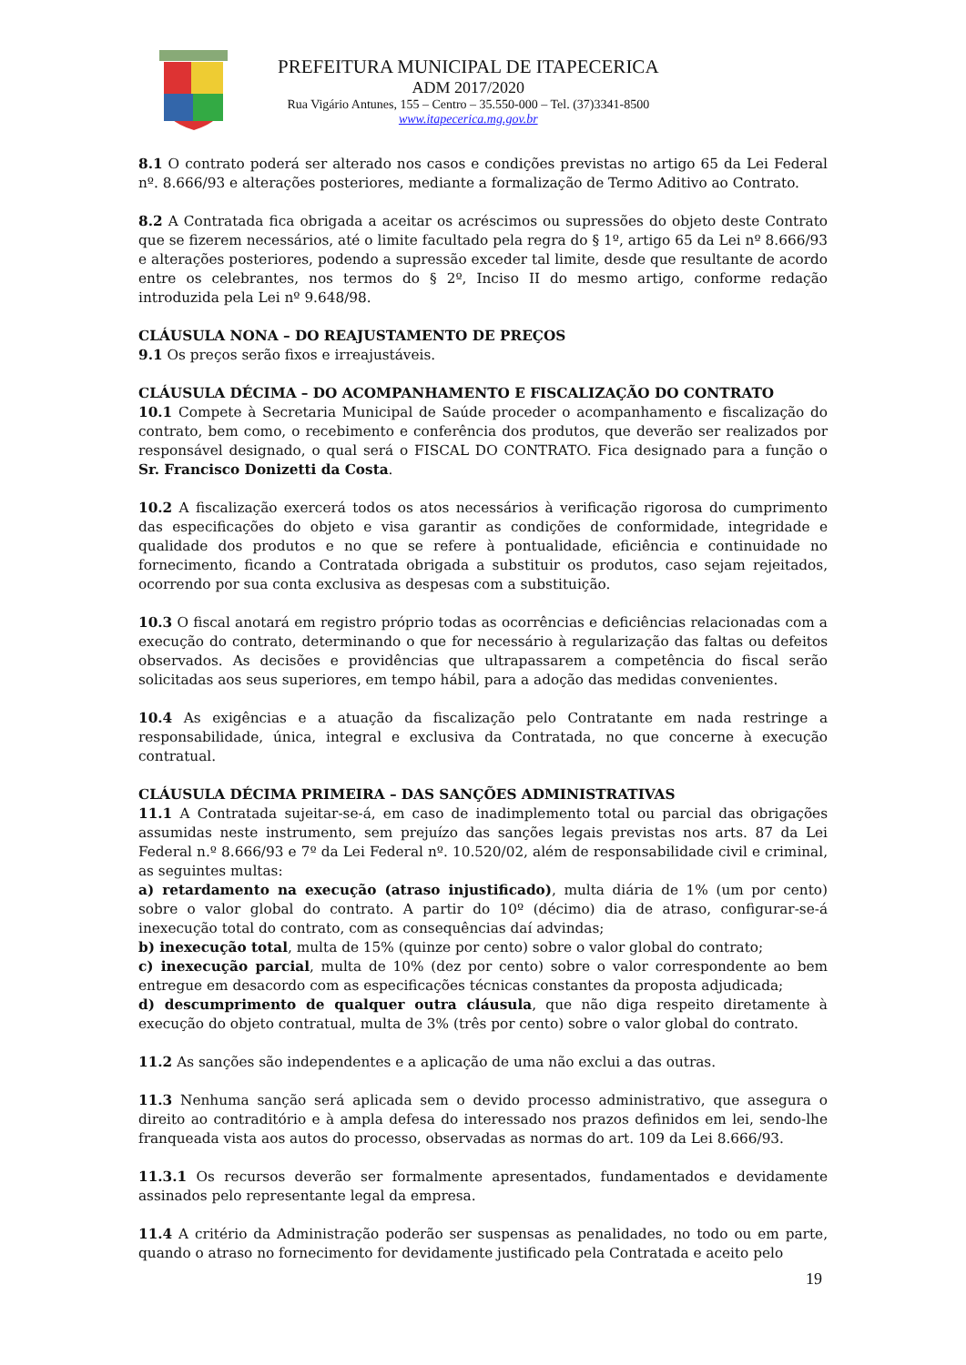PREFEITURA MUNICIPAL DE ITAPECERICA
ADM 2017/2020
Rua Vigário Antunes, 155 – Centro – 35.550-000 – Tel. (37)3341-8500
www.itapecerica.mg.gov.br
8.1 O contrato poderá ser alterado nos casos e condições previstas no artigo 65 da Lei Federal nº. 8.666/93 e alterações posteriores, mediante a formalização de Termo Aditivo ao Contrato.
8.2 A Contratada fica obrigada a aceitar os acréscimos ou supressões do objeto deste Contrato que se fizerem necessários, até o limite facultado pela regra do § 1º, artigo 65 da Lei nº 8.666/93 e alterações posteriores, podendo a supressão exceder tal limite, desde que resultante de acordo entre os celebrantes, nos termos do § 2º, Inciso II do mesmo artigo, conforme redação introduzida pela Lei nº 9.648/98.
CLÁUSULA NONA – DO REAJUSTAMENTO DE PREÇOS
9.1 Os preços serão fixos e irreajustáveis.
CLÁUSULA DÉCIMA – DO ACOMPANHAMENTO E FISCALIZAÇÃO DO CONTRATO
10.1 Compete à Secretaria Municipal de Saúde proceder o acompanhamento e fiscalização do contrato, bem como, o recebimento e conferência dos produtos, que deverão ser realizados por responsável designado, o qual será o FISCAL DO CONTRATO. Fica designado para a função o Sr. Francisco Donizetti da Costa.
10.2 A fiscalização exercerá todos os atos necessários à verificação rigorosa do cumprimento das especificações do objeto e visa garantir as condições de conformidade, integridade e qualidade dos produtos e no que se refere à pontualidade, eficiência e continuidade no fornecimento, ficando a Contratada obrigada a substituir os produtos, caso sejam rejeitados, ocorrendo por sua conta exclusiva as despesas com a substituição.
10.3 O fiscal anotará em registro próprio todas as ocorrências e deficiências relacionadas com a execução do contrato, determinando o que for necessário à regularização das faltas ou defeitos observados. As decisões e providências que ultrapassarem a competência do fiscal serão solicitadas aos seus superiores, em tempo hábil, para a adoção das medidas convenientes.
10.4 As exigências e a atuação da fiscalização pelo Contratante em nada restringe a responsabilidade, única, integral e exclusiva da Contratada, no que concerne à execução contratual.
CLÁUSULA DÉCIMA PRIMEIRA – DAS SANÇÕES ADMINISTRATIVAS
11.1 A Contratada sujeitar-se-á, em caso de inadimplemento total ou parcial das obrigações assumidas neste instrumento, sem prejuízo das sanções legais previstas nos arts. 87 da Lei Federal n.º 8.666/93 e 7º da Lei Federal nº. 10.520/02, além de responsabilidade civil e criminal, as seguintes multas:
a) retardamento na execução (atraso injustificado), multa diária de 1% (um por cento) sobre o valor global do contrato. A partir do 10º (décimo) dia de atraso, configurar-se-á inexecução total do contrato, com as consequências daí advindas;
b) inexecução total, multa de 15% (quinze por cento) sobre o valor global do contrato;
c) inexecução parcial, multa de 10% (dez por cento) sobre o valor correspondente ao bem entregue em desacordo com as especificações técnicas constantes da proposta adjudicada;
d) descumprimento de qualquer outra cláusula, que não diga respeito diretamente à execução do objeto contratual, multa de 3% (três por cento) sobre o valor global do contrato.
11.2 As sanções são independentes e a aplicação de uma não exclui a das outras.
11.3 Nenhuma sanção será aplicada sem o devido processo administrativo, que assegura o direito ao contraditório e à ampla defesa do interessado nos prazos definidos em lei, sendo-lhe franqueada vista aos autos do processo, observadas as normas do art. 109 da Lei 8.666/93.
11.3.1 Os recursos deverão ser formalmente apresentados, fundamentados e devidamente assinados pelo representante legal da empresa.
11.4 A critério da Administração poderão ser suspensas as penalidades, no todo ou em parte, quando o atraso no fornecimento for devidamente justificado pela Contratada e aceito pelo
19